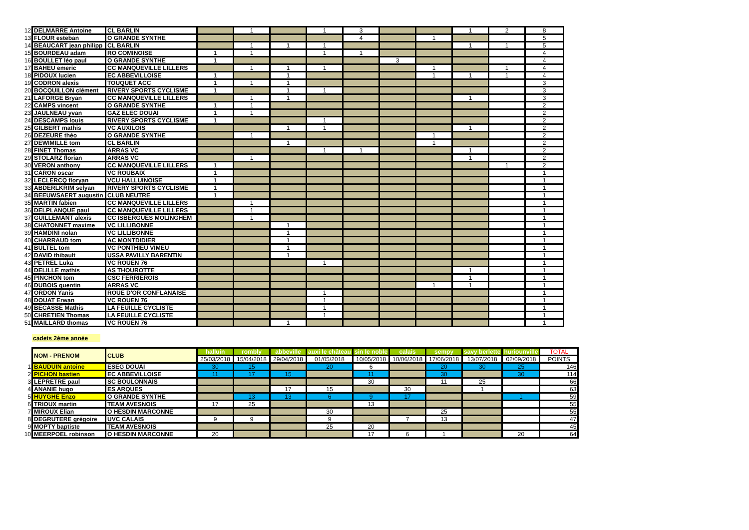| 12 | DELMARRE Antoine | CL BARLIN | | 1 | | 1 | 3 | | | 1 | 2 | 8 |
| 13 | FLOUR esteban | O GRANDE SYNTHE | | | | | 4 | | 1 | | | 5 |
| 14 | BEAUCART jean philipp | CL BARLIN | | 1 | 1 | 1 | | | | 1 | 1 | 5 |
| 15 | BOURDEAU adam | RO COMINOISE | 1 | 1 | | 1 | 1 | | | | | 4 |
| 16 | BOULLET léo paul | O GRANDE SYNTHE | 1 | | | | | 3 | | | | 4 |
| 17 | BAHEU emeric | CC MANQUEVILLE LILLERS | | 1 | 1 | 1 | | | 1 | | 1 | 4 |
| 18 | PIDOUX lucien | EC ABBEVILLOISE | 1 | | 1 | | | | 1 | 1 | 1 | 4 |
| 19 | CODRON alexis | TOUQUET ACC | 1 | 1 | 1 | | | | | | | 3 |
| 20 | BOCQUILLON clément | RIVERY SPORTS CYCLISME | 1 | | 1 | 1 | | | | | | 3 |
| 21 | LAFORGE Bryan | CC MANQUEVILLE LILLERS | | 1 | 1 | | | | | 1 | | 3 |
| 22 | CAMPS vincent | O GRANDE SYNTHE | 1 | 1 | | | | | | | | 2 |
| 23 | JAULNEAU yvan | GAZ ELEC DOUAI | 1 | 1 | | | | | | | | 2 |
| 24 | DESCAMPS louis | RIVERY SPORTS CYCLISME | 1 | | | 1 | | | | | | 2 |
| 25 | GILBERT mathis | VC AUXILOIS | | | 1 | 1 | | | | 1 | | 2 |
| 26 | DEZEURE théo | O GRANDE SYNTHE | | 1 | | | | | 1 | | | 2 |
| 27 | DEWIMILLE tom | CL BARLIN | | | 1 | | | | 1 | | | 2 |
| 28 | FINET Thomas | ARRAS VC | | | | 1 | 1 | | | 1 | | 2 |
| 29 | STOLARZ florian | ARRAS VC | | 1 | | | | | | 1 | | 2 |
| 30 | VERON anthony | CC MANQUEVILLE LILLERS | 1 | | | | | | | | 1 | 2 |
| 31 | CARON oscar | VC ROUBAIX | 1 | | | | | | | | | 1 |
| 32 | LECLERCQ floryan | VCU HALLUINOISE | 1 | | | | | | | | | 1 |
| 33 | ABDERLKRIM selyan | RIVERY SPORTS CYCLISME | 1 | | | | | | | | | 1 |
| 34 | BEEUWSAERT augustin | CLUB NEUTRE | 1 | | | | | | | | | 1 |
| 35 | MARTIN fabien | CC MANQUEVILLE LILLERS | | 1 | | | | | | | | 1 |
| 36 | DELPLANQUE paul | CC MANQUEVILLE LILLERS | | 1 | | | | | | | | 1 |
| 37 | GUILLEMANT alexis | CC ISBERGUES MOLINGHEM | | 1 | | | | | | | | 1 |
| 38 | CHATONNET maxime | VC LILLIBONNE | | | 1 | | | | | | | 1 |
| 39 | HAMDINI nolan | VC LILLIBONNE | | | 1 | | | | | | | 1 |
| 40 | CHARRAUD tom | AC MONTDIDIER | | | 1 | | | | | | | 1 |
| 41 | BULTEL tom | VC PONTHIEU VIMEU | | | 1 | | | | | | | 1 |
| 42 | DAVID thibault | USSA PAVILLY BARENTIN | | | 1 | | | | | | | 1 |
| 43 | PETREL Luka | VC ROUEN 76 | | | | 1 | | | | | | 1 |
| 44 | DELILLE mathis | AS THOUROTTE | | | | | | | | 1 | | 1 |
| 45 | PINCHON tom | CSC FERRIEROIS | | | | | | | | 1 | | 1 |
| 46 | DUBOIS quentin | ARRAS VC | | | | | | | 1 | 1 | | 1 |
| 47 | ORDON Yanis | ROUE D'OR CONFLANAISE | | | | 1 | | | | | | 1 |
| 48 | DOUAT Erwan | VC ROUEN 76 | | | | 1 | | | | | | 1 |
| 49 | BECASSE Mathis | LA FEUILLE CYCLISTE | | | | 1 | | | | | | 1 |
| 50 | CHRETIEN Thomas | LA FEUILLE CYCLISTE | | | | 1 | | | | | | 1 |
| 51 | MAILLARD thomas | VC ROUEN 76 | | | 1 | | | | | | | 1 |
cadets 2ème année
| | NOM - PRENOM | CLUB | halluin | rombly | abbeville | auxi le château | sin le noble | calais | sempy | savy berlette | huriounville | TOTAL |
| | | | 25/03/2018 | 15/04/2018 | 29/04/2018 | 01/05/2018 | 10/05/2018 | 10/06/2018 | 17/06/2018 | 13/07/2018 | 02/09/2018 | POINTS |
| 1 | BAUDUIN antoine | ESEG DOUAI | 30 | 15 | | 20 | 6 | | 20 | 30 | 25 | 146 |
| 2 | PICHON bastien | EC ABBEVILLOISE | 11 | 17 | 15 | | 11 | | 30 | | 30 | 114 |
| 3 | LEPRETRE paul | SC BOULONNAIS | | | | | 30 | | 11 | 25 | | 66 |
| 4 | ANANIE hugo | ES ARQUES | | | 17 | 15 | | 30 | | 1 | | 63 |
| 5 | HUYGHE Enzo | O GRANDE SYNTHE | | 13 | 13 | 6 | 9 | 17 | | | 1 | 59 |
| 6 | TRIOUX martin | TEAM AVESNOIS | 17 | 25 | | | 13 | | | | | 55 |
| 7 | MIROUX Elian | O HESDIN MARCONNE | | | | 30 | | | 25 | | | 55 |
| 8 | DEGRUTERE grégoire | UVC CALAIS | 9 | 9 | | 9 | | 7 | 13 | | | 47 |
| 9 | MOPTY baptiste | TEAM AVESNOIS | | | | 25 | 20 | | | | | 45 |
| 10 | MEERPOEL robinson | O HESDIN MARCONNE | 20 | | | | 17 | 6 | 1 | | 20 | 64 |